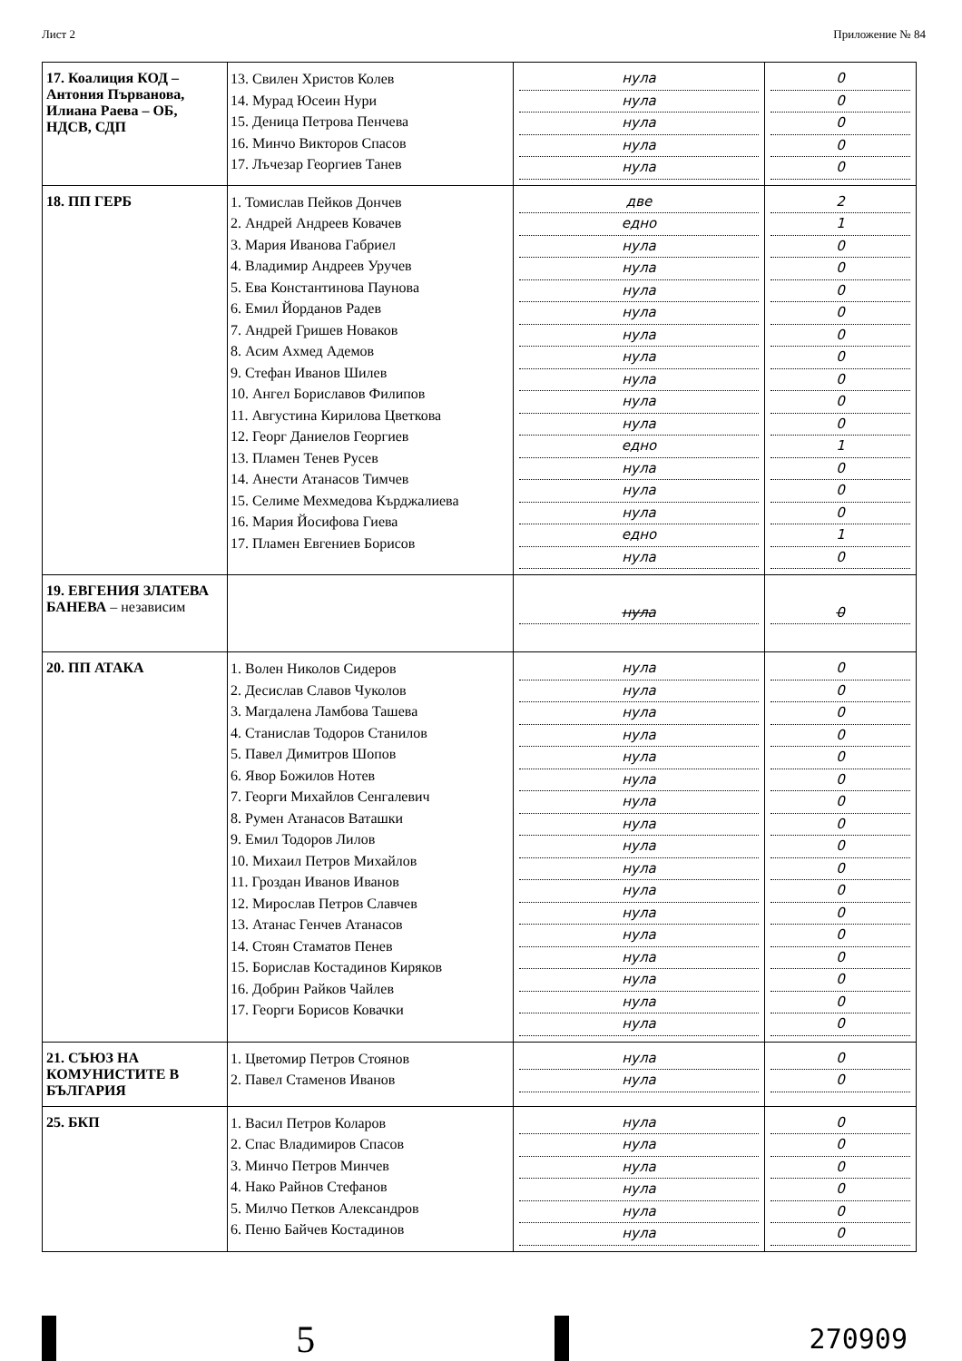Лист 2 Приложение № 84
| 17. Коалиция КОД – Антония Първанова, Илиана Раева – ОБ, НДСВ, СДП | 13. Свилен Христов Колев 14. Мурад Юсеин Нури 15. Деница Петрова Пенчева 16. Минчо Викторов Спасов 17. Лъчезар Георгиев Танев | нула нула нула нула нула | 0 0 0 0 0 |
| 18. ПП ГЕРБ | 1. Томислав Пейков Дончев 2. Андрей Андреев Ковачев 3. Мария Иванова Габриел 4. Владимир Андреев Уручев 5. Ева Константинова Паунова 6. Емил Йорданов Радев 7. Андрей Гришев Новаков 8. Асим Ахмед Адемов 9. Стефан Иванов Шилев 10. Ангел Бориславов Филипов 11. Августина Кирилова Цветкова 12. Георг Даниелов Георгиев 13. Пламен Тенев Русев 14. Анести Атанасов Тимчев 15. Селиме Мехмедова Кърджалиева 16. Мария Йосифова Гиева 17. Пламен Евгениев Борисов | две едно нула нула нула нула нула нула нула нула нула едно нула нула нула едно нула | 2 1 0 0 0 0 0 0 0 0 0 1 0 0 0 1 0 |
| 19. ЕВГЕНИЯ ЗЛАТЕВА БАНЕВА – независим | | нула | 0 |
| 20. ПП АТАКА | 1. Волен Николов Сидеров 2. Десислав Славов Чуколов 3. Магдалена Ламбова Ташева 4. Станислав Тодоров Станилов 5. Павел Димитров Шопов 6. Явор Божилов Нотев 7. Георги Михайлов Сенгалевич 8. Румен Атанасов Ваташки 9. Емил Тодоров Лилов 10. Михаил Петров Михайлов 11. Гроздан Иванов Иванов 12. Мирослав Петров Славчев 13. Атанас Генчев Атанасов 14. Стоян Стаматов Пенев 15. Борислав Костадинов Киряков 16. Добрин Райков Чайлев 17. Георги Борисов Ковачки | нула нула нула нула нула нула нула нула нула нула нула нула нула нула нула нула нула | 0 0 0 0 0 0 0 0 0 0 0 0 0 0 0 0 0 |
| 21. СЪЮЗ НА КОМУНИСТИТЕ В БЪЛГАРИЯ | 1. Цветомир Петров Стоянов 2. Павел Стаменов Иванов | нула нула | 0 0 |
| 25. БКП | 1. Васил Петров Коларов 2. Спас Владимиров Спасов 3. Минчо Петров Минчев 4. Нако Райнов Стефанов 5. Милчо Петков Александров 6. Пеню Байчев Костадинов | нула нула нула нула нула нула | 0 0 0 0 0 0 |
5
270909